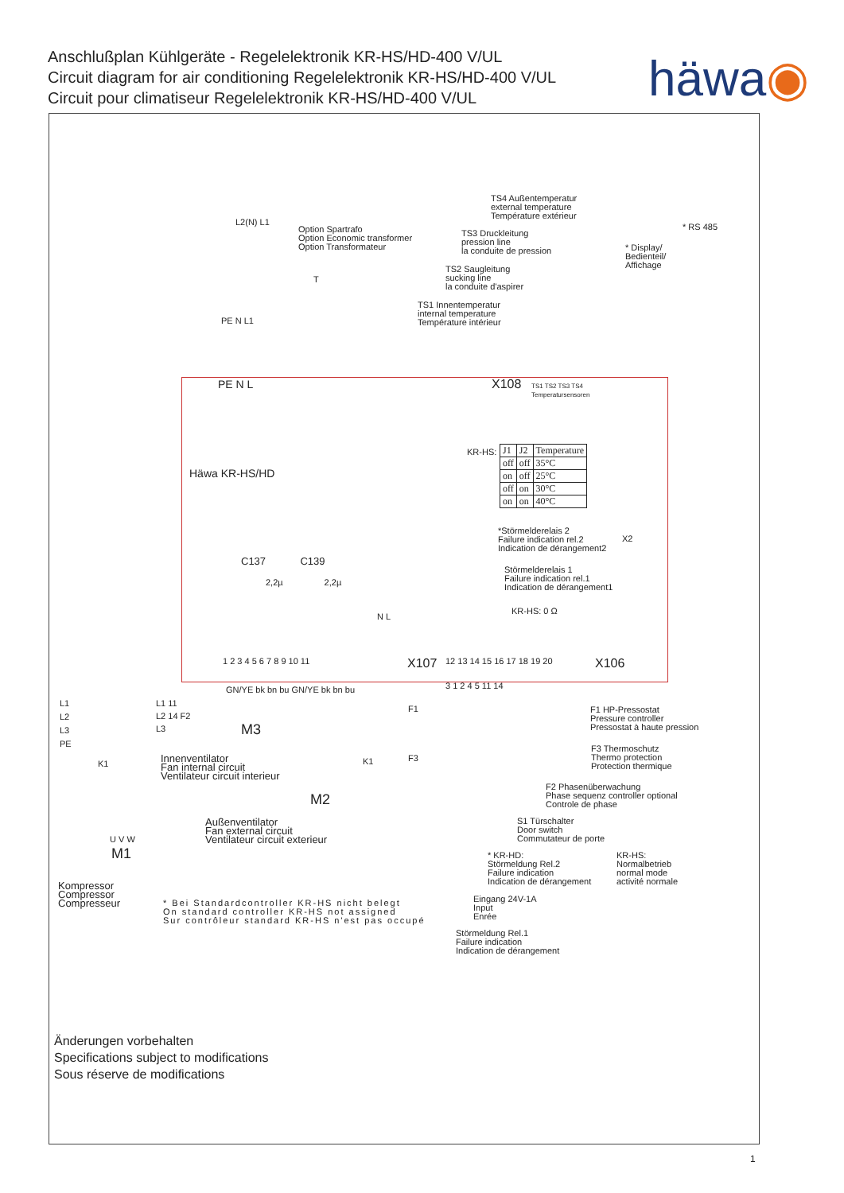Anschlußplan Kühlgeräte - Regelelektronik KR-HS/HD-400 V/UL
Circuit diagram for air conditioning Regelelektronik KR-HS/HD-400 V/UL
Circuit pour climatiseur Regelelektronik KR-HS/HD-400 V/UL
häwa◉
TS4 Außentemperatur
external temperature
Température extérieur
TS3 Druckleitung
pression line
la conduite de pression
TS2 Saugleitung
sucking line
la conduite d'aspirer
TS1 Innentemperatur
internal temperature
Température intérieur
Option Spartrafo
Option Economic transformer
Option Transformateur
L2(N) L1
T
* RS 485
* Display/
Bedienteil/
Affichage
PE N L1
PE N L X108
TS1 TS2 TS3 TS4
Temperatursensoren
Häwa KR-HS/HD
KR-HS:
| J1 | J2 | Temperature |
| --- | --- | --- |
| off | off | 35°C |
| on | off | 25°C |
| off | on | 30°C |
| on | on | 40°C |
*Störmelderelais 2
Failure indication rel.2
Indication de dérangement2
X2
Störmelderelais 1
Failure indication rel.1
Indication de dérangement1
KR-HS: 0 Ω
C137 C139
2,2µ 2,2µ
N L
1 2 3 4 5 6 7 8 9 10 11 X107 12 13 14 15 16 17 18 19 20 X106
3 1 2 4 5 11 14
GN/YE bk bn bu GN/YE bk bn bu
L1
L2
L3
PE
L1 11
L2 14 F2
L3
F1
M3
K1 K1 F3
Innenventilator
Fan internal circuit
Ventilateur circuit interieur
M2
Außenventilator
Fan external circuit
Ventilateur circuit exterieur
U V W
M1
Kompressor
Compressor
Compresseur
* Bei Standardcontroller KR-HS nicht belegt
On standard controller KR-HS not assigned
Sur contrôleur standard KR-HS n'est pas occupé
F1 HP-Pressostat
Pressure controller
Pressostat à haute pression
F3 Thermoschutz
Thermo protection
Protection thermique
F2 Phasenüberwachung
Phase sequenz controller optional
Controle de phase
S1 Türschalter
Door switch
Commutateur de porte
* KR-HD:
Störmeldung Rel.2
Failure indication
Indication de dérangement
KR-HS:
Normalbetrieb
normal mode
activité normale
Eingang 24V-1A
Input
Enrée
Störmeldung Rel.1
Failure indication
Indication de dérangement
Änderungen vorbehalten
Specifications subject to modifications
Sous réserve de modifications
1